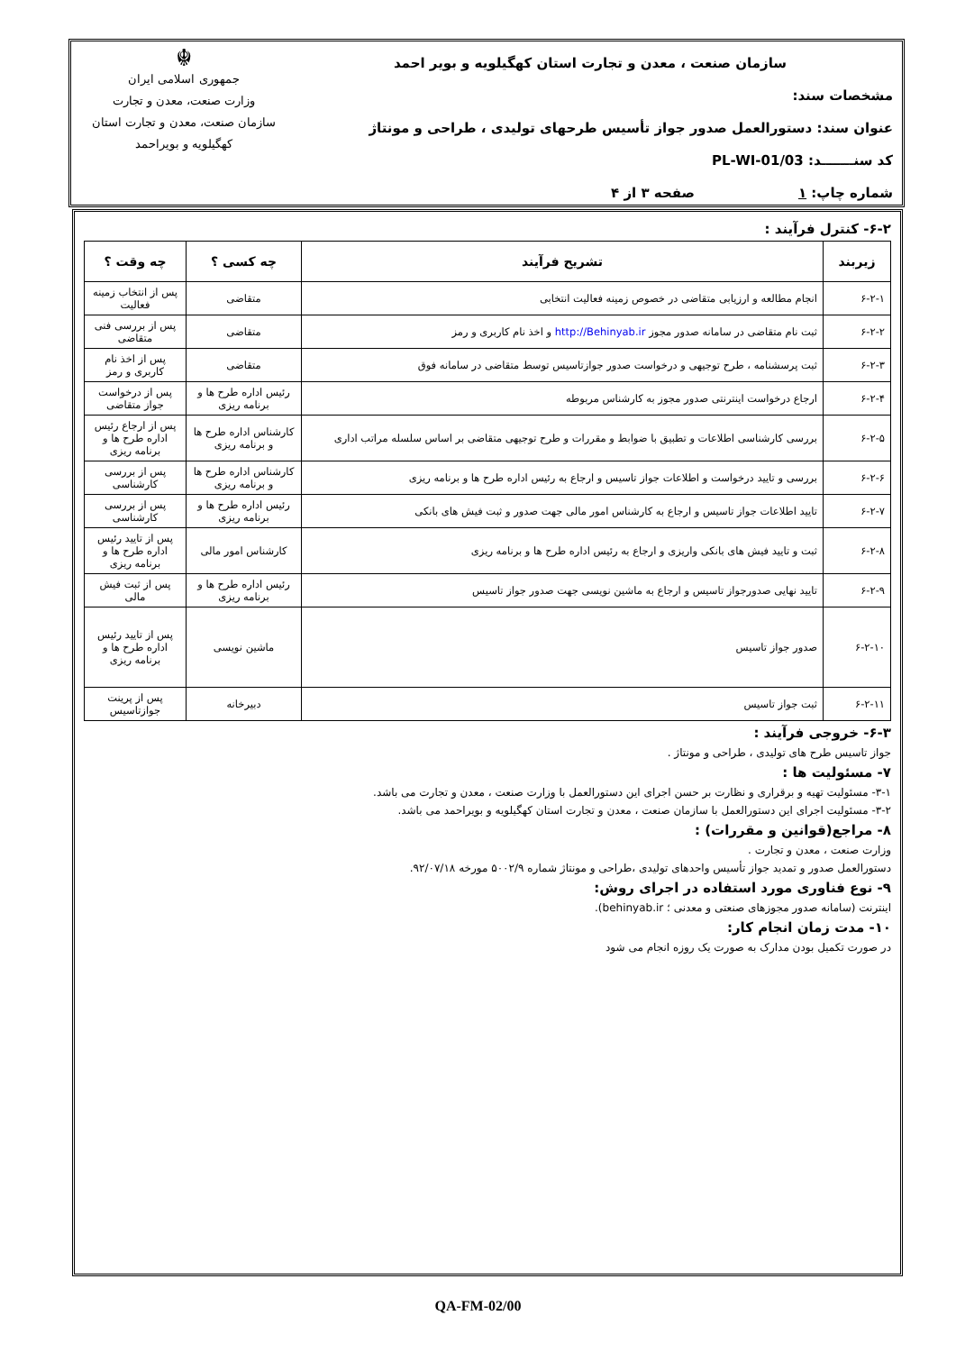سازمان صنعت ، معدن و تجارت استان کهگیلویه و بویر احمد
مشخصات سند:
عنوان سند: دستورالعمل صدور جواز تأسیس طرحهای تولیدی ، طراحی و مونتاژ
کد سنـــــــد: PL-WI-01/03
شماره چاپ: ۱ صفحه ۳ از ۴
☬
جمهوری اسلامی ایران
وزارت صنعت، معدن و تجارت
سازمان صنعت، معدن و تجارت استان کهگیلویه و بویراحمد
۶-۲- کنترل فرآیند :
| زیربند | تشریح فرآیند | چه کسی ؟ | چه وقت ؟ |
| --- | --- | --- | --- |
| ۶-۲-۱ | انجام مطالعه و ارزیابی متقاضی در خصوص زمینه فعالیت انتخابی | متقاضی | پس از انتخاب زمینه فعالیت |
| ۶-۲-۲ | ثبت نام متقاضی در سامانه صدور مجوز http://Behinyab.ir و اخذ نام کاربری و رمز | متقاضی | پس از بررسی فنی متقاضی |
| ۶-۲-۳ | ثبت پرسشنامه ، طرح توجیهی و درخواست صدور جوازتاسیس توسط متقاضی در سامانه فوق | متقاضی | پس از اخذ نام کاربری و رمز |
| ۶-۲-۴ | ارجاع درخواست اینترنتی صدور مجوز به کارشناس مربوطه | رئیس اداره طرح ها و برنامه ریزی | پس از درخواست جواز متقاضی |
| ۶-۲-۵ | بررسی کارشناسی اطلاعات و تطبیق با ضوابط و مقررات و طرح توجیهی متقاضی بر اساس سلسله مراتب اداری | کارشناس اداره طرح ها و برنامه ریزی | پس از ارجاع رئیس اداره طرح ها و برنامه ریزی |
| ۶-۲-۶ | بررسی و تایید درخواست و اطلاعات جواز تاسیس و ارجاع به رئیس اداره طرح ها و برنامه ریزی | کارشناس اداره طرح ها و برنامه ریزی | پس از بررسی کارشناسی |
| ۶-۲-۷ | تایید اطلاعات جواز تاسیس و ارجاع به کارشناس امور مالی جهت صدور و ثبت فیش های بانکی | رئیس اداره طرح ها و برنامه ریزی | پس از بررسی کارشناسی |
| ۶-۲-۸ | ثبت و تایید فیش های بانکی واریزی و ارجاع به رئیس اداره طرح ها و برنامه ریزی | کارشناس امور مالی | پس از تایید رئیس اداره طرح ها و برنامه ریزی |
| ۶-۲-۹ | تایید نهایی صدورجواز تاسیس و ارجاع به ماشین نویسی جهت صدور جواز تاسیس | رئیس اداره طرح ها و برنامه ریزی | پس از ثبت فیش مالی |
| ۶-۲-۱۰ | صدور جواز تاسیس | ماشین نویسی | پس از تایید رئیس اداره طرح ها و برنامه ریزی |
| ۶-۲-۱۱ | ثبت جواز تاسیس | دبیرخانه | پس از پرینت جوازتاسیس |
۶-۳- خروجی فرآیند :
جواز تاسیس طرح های تولیدی ، طراحی و مونتاژ .
۷- مسئولیت ها :
۳-۱- مسئولیت تهیه و برقراری و نظارت بر حسن اجرای این دستورالعمل با وزارت صنعت ، معدن و تجارت می باشد.
۳-۲- مسئولیت اجرای این دستورالعمل با سازمان صنعت ، معدن و تجارت استان کهگیلویه و بویراحمد می باشد.
۸- مراجع(قوانین و مقررات) :
وزارت صنعت ، معدن و تجارت .
دستورالعمل صدور و تمدید جواز تأسیس واحدهای تولیدی ،طراحی و مونتاژ شماره ۵۰۰۲/۹ مورخه ۹۲/۰۷/۱۸.
۹- نوع فناوری مورد استفاده در اجرای روش:
اینترنت (سامانه صدور مجوزهای صنعتی و معدنی ؛ behinyab.ir).
۱۰- مدت زمان انجام کار:
در صورت تکمیل بودن مدارک به صورت یک روزه انجام می شود
QA-FM-02/00